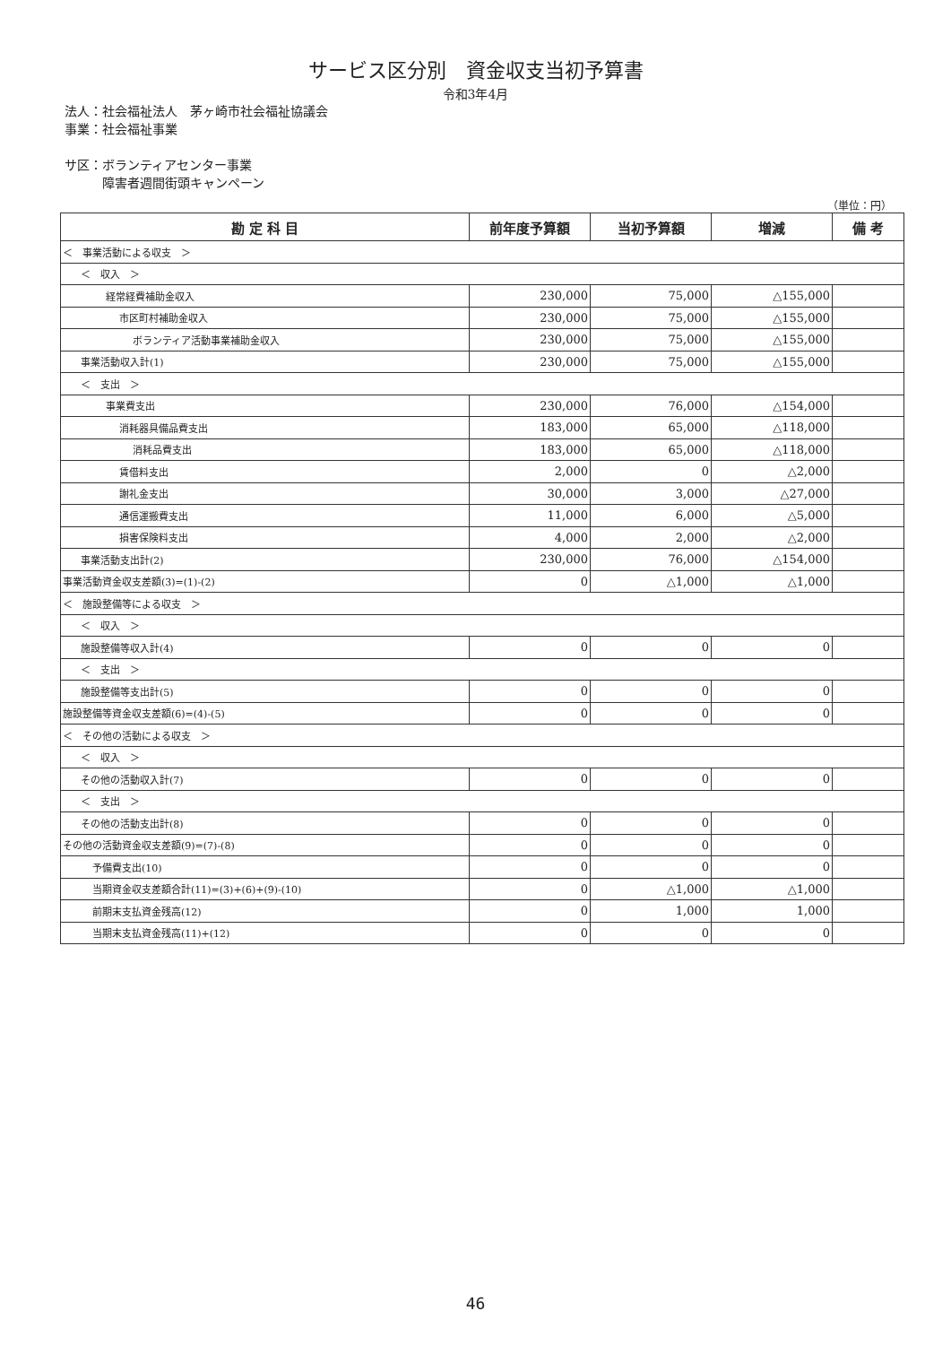サービス区分別　資金収支当初予算書
令和3年4月
法人：社会福祉法人　茅ヶ崎市社会福祉協議会
事業：社会福祉事業
サ区：ボランティアセンター事業
　　　障害者週間街頭キャンペーン
（単位：円）
| 勘 定 科 目 | 前年度予算額 | 当初予算額 | 増減 | 備 考 |
| --- | --- | --- | --- | --- |
| ＜ 事業活動による収支 ＞ | | | | |
| ＜ 収入 ＞ | | | | |
| 経常経費補助金収入 | 230,000 | 75,000 | △155,000 | |
| 市区町村補助金収入 | 230,000 | 75,000 | △155,000 | |
| ボランティア活動事業補助金収入 | 230,000 | 75,000 | △155,000 | |
| 事業活動収入計(1) | 230,000 | 75,000 | △155,000 | |
| ＜ 支出 ＞ | | | | |
| 事業費支出 | 230,000 | 76,000 | △154,000 | |
| 消耗器具備品費支出 | 183,000 | 65,000 | △118,000 | |
| 消耗品費支出 | 183,000 | 65,000 | △118,000 | |
| 賃借料支出 | 2,000 | 0 | △2,000 | |
| 謝礼金支出 | 30,000 | 3,000 | △27,000 | |
| 通信運搬費支出 | 11,000 | 6,000 | △5,000 | |
| 損害保険料支出 | 4,000 | 2,000 | △2,000 | |
| 事業活動支出計(2) | 230,000 | 76,000 | △154,000 | |
| 事業活動資金収支差額(3)=(1)-(2) | 0 | △1,000 | △1,000 | |
| ＜ 施設整備等による収支 ＞ | | | | |
| ＜ 収入 ＞ | | | | |
| 施設整備等収入計(4) | 0 | 0 | 0 | |
| ＜ 支出 ＞ | | | | |
| 施設整備等支出計(5) | 0 | 0 | 0 | |
| 施設整備等資金収支差額(6)=(4)-(5) | 0 | 0 | 0 | |
| ＜ その他の活動による収支 ＞ | | | | |
| ＜ 収入 ＞ | | | | |
| その他の活動収入計(7) | 0 | 0 | 0 | |
| ＜ 支出 ＞ | | | | |
| その他の活動支出計(8) | 0 | 0 | 0 | |
| その他の活動資金収支差額(9)=(7)-(8) | 0 | 0 | 0 | |
| 予備費支出(10) | 0 | 0 | 0 | |
| 当期資金収支差額合計(11)=(3)+(6)+(9)-(10) | 0 | △1,000 | △1,000 | |
| 前期末支払資金残高(12) | 0 | 1,000 | 1,000 | |
| 当期末支払資金残高(11)+(12) | 0 | 0 | 0 | |
46